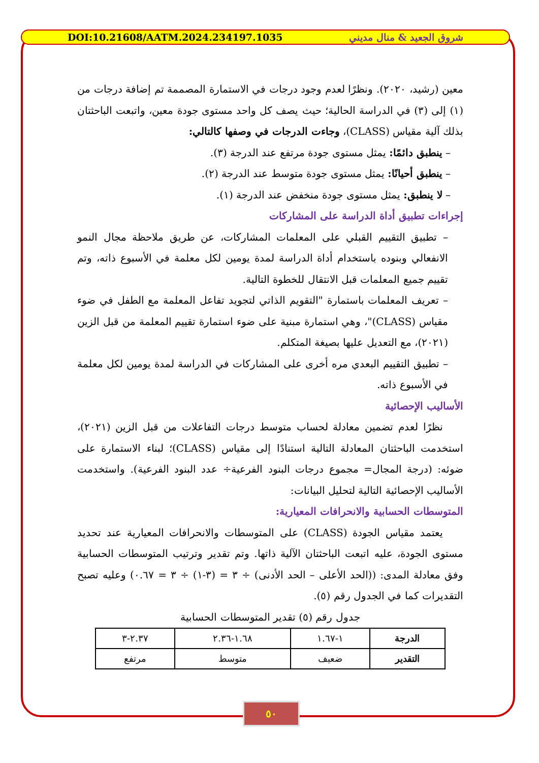DOI:10.21608/AATM.2024.234197.1035 شروق الجعيد & منال مديني
معين (رشيد، ٢٠٢٠). ونظرًا لعدم وجود درجات في الاستمارة المصممة تم إضافة درجات من (١) إلى (٣) في الدراسة الحالية؛ حيث يصف كل واحد مستوى جودة معين، واتبعت الباحثتان بذلك آلية مقياس (CLASS)، وجاءت الدرجات في وصفها كالتالي:
– ينطبق دائمًا: يمثل مستوى جودة مرتفع عند الدرجة (٣).
– ينطبق أحيانًا: يمثل مستوى جودة متوسط عند الدرجة (٢).
– لا ينطبق: يمثل مستوى جودة منخفض عند الدرجة (١).
إجراءات تطبيق أداة الدراسة على المشاركات
– تطبيق التقييم القبلي على المعلمات المشاركات، عن طريق ملاحظة مجال النمو الانفعالي وبنوده باستخدام أداة الدراسة لمدة يومين لكل معلمة في الأسبوع ذاته، وتم تقييم جميع المعلمات قبل الانتقال للخطوة التالية.
– تعريف المعلمات باستمارة "التقويم الذاتي لتجويد تفاعل المعلمة مع الطفل في ضوء مقياس (CLASS)"، وهي استمارة مبنية على ضوء استمارة تقييم المعلمة من قبل الزين (٢٠٢١)، مع التعديل عليها بصيغة المتكلم.
– تطبيق التقييم البعدي مره أخرى على المشاركات في الدراسة لمدة يومين لكل معلمة في الأسبوع ذاته.
الأساليب الإحصائية
  نظرًا لعدم تضمين معادلة لحساب متوسط درجات التفاعلات من قبل الزين (٢٠٢١)، استخدمت الباحثتان المعادلة التالية استنادًا إلى مقياس (CLASS)؛ لبناء الاستمارة على ضوئه: (درجة المجال= مجموع درجات البنود الفرعية÷ عدد البنود الفرعية). واستخدمت الأساليب الإحصائية التالية لتحليل البيانات:
المتوسطات الحسابية والانحرافات المعيارية:
  يعتمد مقياس الجودة (CLASS) على المتوسطات والانحرافات المعيارية عند تحديد مستوى الجودة، عليه اتبعت الباحثتان الآلية ذاتها. وتم تقدير وترتيب المتوسطات الحسابية وفق معادلة المدى: ((الحد الأعلى – الحد الأدنى) ÷ ٣ = (٣-١) ÷ ٣ = ٠.٦٧) وعليه تصبح التقديرات كما في الجدول رقم (٥).
جدول رقم (٥) تقدير المتوسطات الحسابية
| الدرجة | ١-١.٦٧ | ١.٦٨-٢.٣٦ | ٢.٣٧-٣ |
| التقدير | ضعيف | متوسط | مرتفع |
٥٠